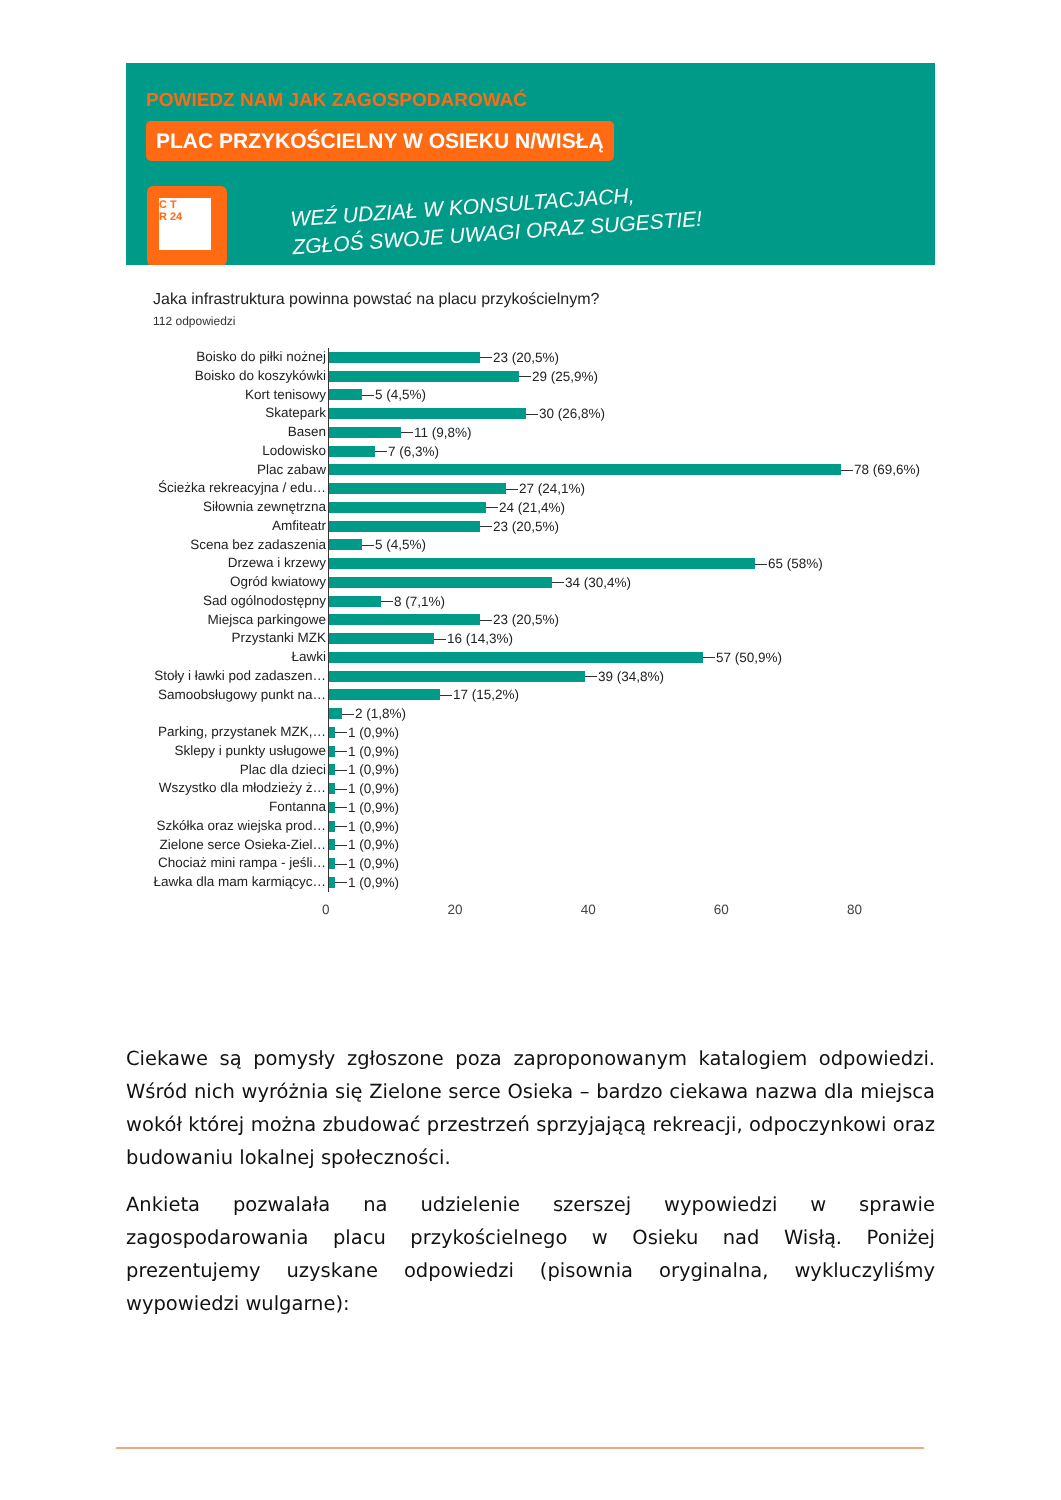POWIEDZ NAM JAK ZAGOSPODAROWAĆ
PLAC PRZYKOŚCIELNY W OSIEKU N/WISŁĄ
C T
R 24
WEŹ UDZIAŁ W KONSULTACJACH,
ZGŁOŚ SWOJE UWAGI ORAZ SUGESTIE!
Jaka infrastruktura powinna powstać na placu przykościelnym?
112 odpowiedzi
Boisko do piłki nożnej
23 (20,5%)
Boisko do koszykówki
29 (25,9%)
Kort tenisowy
5 (4,5%)
Skatepark
30 (26,8%)
Basen
11 (9,8%)
Lodowisko
7 (6,3%)
Plac zabaw
78 (69,6%)
Ścieżka rekreacyjna / edu…
27 (24,1%)
Siłownia zewnętrzna
24 (21,4%)
Amfiteatr
23 (20,5%)
Scena bez zadaszenia
5 (4,5%)
Drzewa i krzewy
65 (58%)
Ogród kwiatowy
34 (30,4%)
Sad ogólnodostępny
8 (7,1%)
Miejsca parkingowe
23 (20,5%)
Przystanki MZK
16 (14,3%)
Ławki
57 (50,9%)
Stoły i ławki pod zadaszen…
39 (34,8%)
Samoobsługowy punkt na…
17 (15,2%)
2 (1,8%)
Parking, przystanek MZK,…
1 (0,9%)
Sklepy i punkty usługowe
1 (0,9%)
Plac dla dzieci
1 (0,9%)
Wszystko dla młodzieży ż…
1 (0,9%)
Fontanna
1 (0,9%)
Szkółka oraz wiejska prod…
1 (0,9%)
Zielone serce Osieka-Ziel…
1 (0,9%)
Chociaż mini rampa - jeśli…
1 (0,9%)
Ławka dla mam karmiącyc…
1 (0,9%)
0 20 40 60 80
Ciekawe są pomysły zgłoszone poza zaproponowanym katalogiem odpowiedzi. Wśród nich wyróżnia się Zielone serce Osieka – bardzo ciekawa nazwa dla miejsca wokół której można zbudować przestrzeń sprzyjającą rekreacji, odpoczynkowi oraz budowaniu lokalnej społeczności.
Ankieta pozwalała na udzielenie szerszej wypowiedzi w sprawie zagospodarowania placu przykościelnego w Osieku nad Wisłą. Poniżej prezentujemy uzyskane odpowiedzi (pisownia oryginalna, wykluczyliśmy wypowiedzi wulgarne):